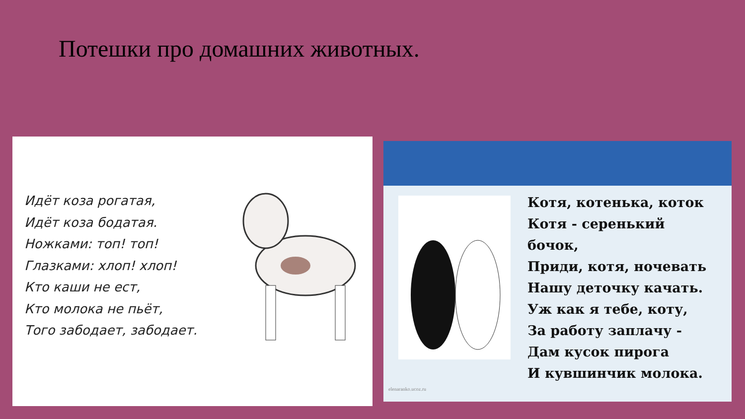Потешки про домашних животных.
Идёт коза рогатая,
Идёт коза бодатая.
Ножками: топ! топ!
Глазками: хлоп! хлоп!
Кто каши не ест,
Кто молока не пьёт,
Того забодает, забодает.
Котя, котенька, коток
Котя - серенький
бочок,
Приди, котя, ночевать
Нашу деточку качать.
Уж как я тебе, коту,
За работу заплачу -
Дам кусок пирога
И кувшинчик молока.
elenaranko.ucoz.ru